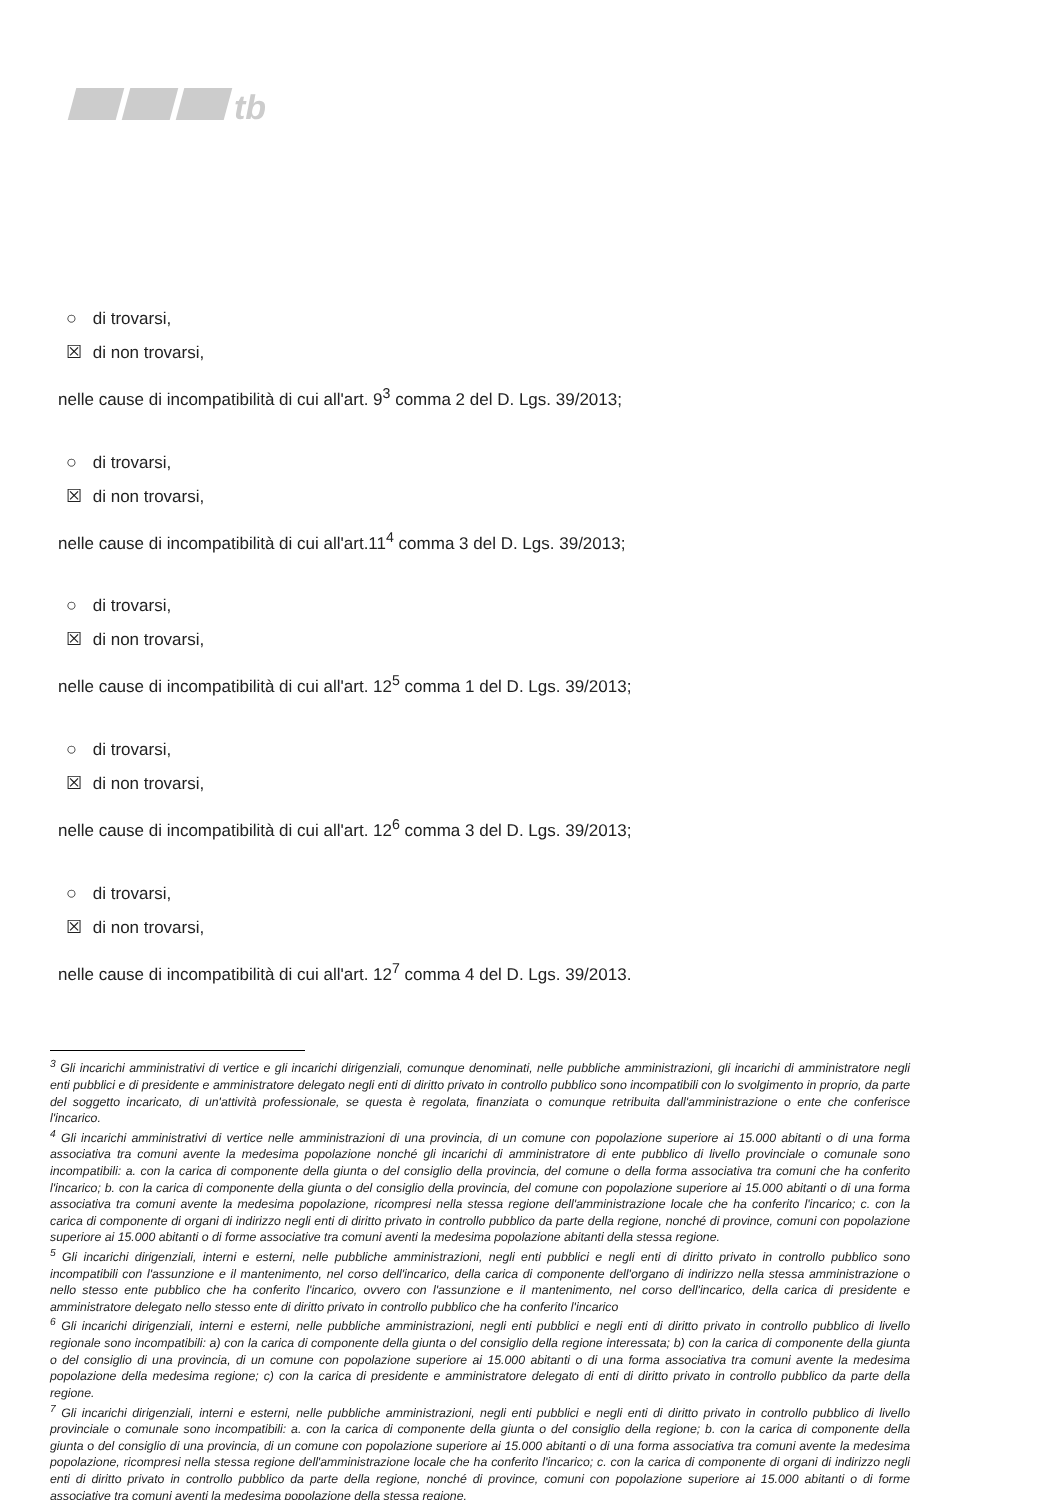tb
○ di trovarsi,
☒ di non trovarsi,
nelle cause di incompatibilità di cui all'art. 9<sup>3</sup> comma 2 del D. Lgs. 39/2013;
○ di trovarsi,
☒ di non trovarsi,
nelle cause di incompatibilità di cui all'art.11<sup>4</sup> comma 3 del D. Lgs. 39/2013;
○ di trovarsi,
☒ di non trovarsi,
nelle cause di incompatibilità di cui all'art. 12<sup>5</sup> comma 1 del D. Lgs. 39/2013;
○ di trovarsi,
☒ di non trovarsi,
nelle cause di incompatibilità di cui all'art. 12<sup>6</sup> comma 3 del D. Lgs. 39/2013;
○ di trovarsi,
☒ di non trovarsi,
nelle cause di incompatibilità di cui all'art. 12<sup>7</sup> comma 4 del D. Lgs. 39/2013.
<sup>3</sup> Gli incarichi amministrativi di vertice e gli incarichi dirigenziali, comunque denominati, nelle pubbliche amministrazioni, gli incarichi di amministratore negli enti pubblici e di presidente e amministratore delegato negli enti di diritto privato in controllo pubblico sono incompatibili con lo svolgimento in proprio, da parte del soggetto incaricato, di un'attività professionale, se questa è regolata, finanziata o comunque retribuita dall'amministrazione o ente che conferisce l'incarico.
<sup>4</sup> Gli incarichi amministrativi di vertice nelle amministrazioni di una provincia, di un comune con popolazione superiore ai 15.000 abitanti o di una forma associativa tra comuni avente la medesima popolazione nonché gli incarichi di amministratore di ente pubblico di livello provinciale o comunale sono incompatibili: a. con la carica di componente della giunta o del consiglio della provincia, del comune o della forma associativa tra comuni che ha conferito l'incarico; b. con la carica di componente della giunta o del consiglio della provincia, del comune con popolazione superiore ai 15.000 abitanti o di una forma associativa tra comuni avente la medesima popolazione, ricompresi nella stessa regione dell'amministrazione locale che ha conferito l'incarico; c. con la carica di componente di organi di indirizzo negli enti di diritto privato in controllo pubblico da parte della regione, nonché di province, comuni con popolazione superiore ai 15.000 abitanti o di forme associative tra comuni aventi la medesima popolazione abitanti della stessa regione.
<sup>5</sup> Gli incarichi dirigenziali, interni e esterni, nelle pubbliche amministrazioni, negli enti pubblici e negli enti di diritto privato in controllo pubblico sono incompatibili con l'assunzione e il mantenimento, nel corso dell'incarico, della carica di componente dell'organo di indirizzo nella stessa amministrazione o nello stesso ente pubblico che ha conferito l'incarico, ovvero con l'assunzione e il mantenimento, nel corso dell'incarico, della carica di presidente e amministratore delegato nello stesso ente di diritto privato in controllo pubblico che ha conferito l'incarico
<sup>6</sup> Gli incarichi dirigenziali, interni e esterni, nelle pubbliche amministrazioni, negli enti pubblici e negli enti di diritto privato in controllo pubblico di livello regionale sono incompatibili: a) con la carica di componente della giunta o del consiglio della regione interessata; b) con la carica di componente della giunta o del consiglio di una provincia, di un comune con popolazione superiore ai 15.000 abitanti o di una forma associativa tra comuni avente la medesima popolazione della medesima regione; c) con la carica di presidente e amministratore delegato di enti di diritto privato in controllo pubblico da parte della regione.
<sup>7</sup> Gli incarichi dirigenziali, interni e esterni, nelle pubbliche amministrazioni, negli enti pubblici e negli enti di diritto privato in controllo pubblico di livello provinciale o comunale sono incompatibili: a. con la carica di componente della giunta o del consiglio della regione; b. con la carica di componente della giunta o del consiglio di una provincia, di un comune con popolazione superiore ai 15.000 abitanti o di una forma associativa tra comuni avente la medesima popolazione, ricompresi nella stessa regione dell'amministrazione locale che ha conferito l'incarico; c. con la carica di componente di organi di indirizzo negli enti di diritto privato in controllo pubblico da parte della regione, nonché di province, comuni con popolazione superiore ai 15.000 abitanti o di forme associative tra comuni aventi la medesima popolazione della stessa regione.